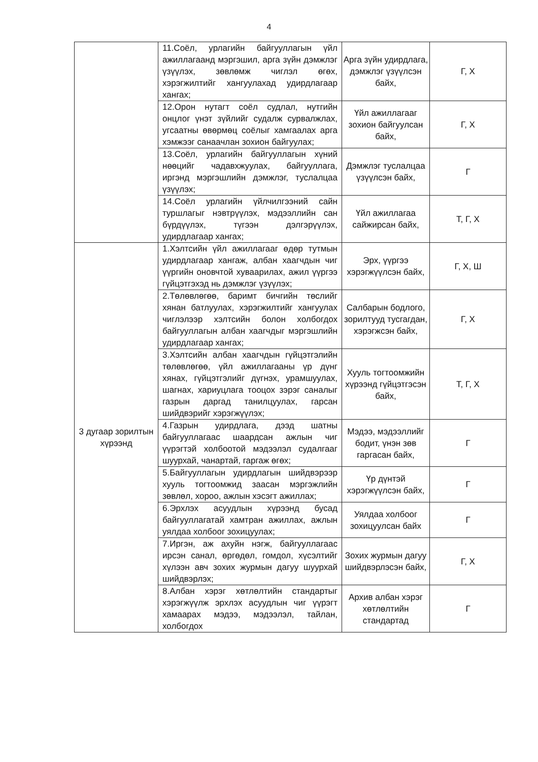4
| | 11.Соёл, урлагийн байгууллагын үйл ажиллагаанд мэргэшил, арга зүйн дэмжлэг үзүүлэх, зөвлөмж чиглэл өгөх, хэрэгжилтийг хангуулахад удирдлагаар хангах; | Арга зүйн удирдлага, дэмжлэг үзүүлсэн байх, | Г, Х |
| | 12.Орон нутагт соёл судлал, нутгийн онцлог үнэт зүйлийг судалж сурвалжлах, угсаатны өвөрмөц соёлыг хамгаалах арга хэмжээг санаачлан зохион байгуулах; | Үйл ажиллагааг зохион байгуулсан байх, | Г, Х |
| | 13.Соёл, урлагийн байгууллагын хүний нөөцийг чадавхжуулах, байгууллага, иргэнд мэргэшлийн дэмжлэг, туслалцаа үзүүлэх; | Дэмжлэг туслалцаа үзүүлсэн байх, | Г |
| | 14.Соёл урлагийн үйлчилгээний сайн туршлагыг нэвтрүүлэх, мэдээллийн сан бүрдүүлэх, түгээн дэлгэрүүлэх, удирдлагаар хангах; | Үйл ажиллагаа сайжирсан байх, | Т, Г, Х |
| 3 дугаар зорилтын хүрээнд | 1.Хэлтсийн үйл ажиллагааг өдөр тутмын удирдлагаар хангаж, албан хаагчдын чиг үүргийн оновчтой хуваарилах, ажил үүргээ гүйцэтгэхэд нь дэмжлэг үзүүлэх; | Эрх, үүргээ хэрэгжүүлсэн байх, | Г, Х, Ш |
| | 2.Төлөвлөгөө, баримт бичгийн төслийг хянан батлуулах, хэрэгжилтийг хангуулах чиглэлээр хэлтсийн болон холбогдох байгууллагын албан хаагчдыг мэргэшлийн удирдлагаар хангах; | Салбарын бодлого, зорилтууд тусгагдан, хэрэгжсэн байх, | Г, Х |
| | 3.Хэлтсийн албан хаагчдын гүйцэтгэлийн төлөвлөгөө, үйл ажиллагааны үр дүнг хянах, гүйцэтгэлийг дүгнэх, урамшуулах, шагнах, хариуцлага тооцох зэрэг саналыг газрын даргад танилцуулах, гарсан шийдвэрийг хэрэгжүүлэх; | Хууль тогтоомжийн хүрээнд гүйцэтгэсэн байх, | Т, Г, Х |
| | 4.Газрын удирдлага, дээд шатны байгууллагаас шаардсан ажлын чиг үүрэгтэй холбоотой мэдээлэл судалгааг шуурхай, чанартай, гаргаж өгөх; | Мэдээ, мэдээллийг бодит, үнэн зөв гаргасан байх, | Г |
| | 5.Байгууллагын удирдлагын шийдвэрээр хууль тогтоомжид заасан мэргэжлийн зөвлөл, хороо, ажлын хэсэгт ажиллах; | Үр дүнтэй хэрэгжүүлсэн байх, | Г |
| | 6.Эрхлэх асуудлын хүрээнд бусад байгууллагатай хамтран ажиллах, ажлын уялдаа холбоог зохицуулах; | Уялдаа холбоог зохицуулсан байх | Г |
| | 7.Иргэн, аж ахуйн нэгж, байгууллагаас ирсэн санал, өргөдөл, гомдол, хүсэлтийг хүлээн авч зохих журмын дагуу шуурхай шийдвэрлэх; | Зохих журмын дагуу шийдвэрлэсэн байх, | Г, Х |
| | 8.Албан хэрэг хөтлөлтийн стандартыг хэрэгжүүлж эрхлэх асуудлын чиг үүрэгт хамаарах мэдээ, мэдээлэл, тайлан, холбогдох | Архив албан хэрэг хөтлөлтийн стандартад | Г |